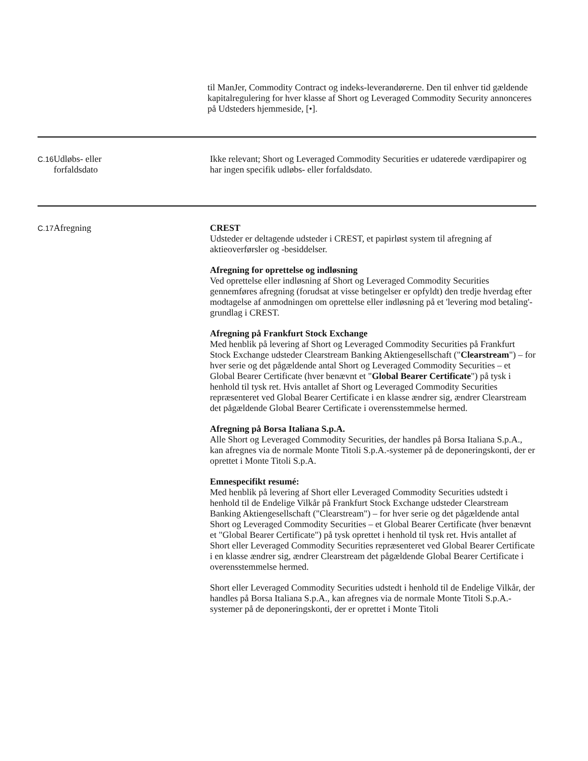til ManJer, Commodity Contract og indeks-leverandørerne. Den til enhver tid gældende kapitalregulering for hver klasse af Short og Leveraged Commodity Security annonceres på Udsteders hjemmeside, [•].
| C.16 | Udløbs- eller forfaldsdato | Ikke relevant; Short og Leveraged Commodity Securities er udaterede værdipapirer og har ingen specifik udløbs- eller forfaldsdato. |
| C.17 | Afregning | CREST Udsteder er deltagende udsteder i CREST, et papirløst system til afregning af aktieoverførsler og -besiddelser. Afregning for oprettelse og indløsning Ved oprettelse eller indløsning af Short og Leveraged Commodity Securities gennemføres afregning (forudsat at visse betingelser er opfyldt) den tredje hverdag efter modtagelse af anmodningen om oprettelse eller indløsning på et 'levering mod betaling'-grundlag i CREST. Afregning på Frankfurt Stock Exchange Med henblik på levering af Short og Leveraged Commodity Securities på Frankfurt Stock Exchange udsteder Clearstream Banking Aktiengesellschaft (" Clearstream ") – for hver serie og det pågældende antal Short og Leveraged Commodity Securities – et Global Bearer Certificate (hver benævnt et " Global Bearer Certificate ") på tysk i henhold til tysk ret. Hvis antallet af Short og Leveraged Commodity Securities repræsenteret ved Global Bearer Certificate i en klasse ændrer sig, ændrer Clearstream det pågældende Global Bearer Certificate i overensstemmelse hermed. Afregning på Borsa Italiana S.p.A. Alle Short og Leveraged Commodity Securities, der handles på Borsa Italiana S.p.A., kan afregnes via de normale Monte Titoli S.p.A.-systemer på de deponeringskonti, der er oprettet i Monte Titoli S.p.A. Emnespecifikt resumé: Med henblik på levering af Short eller Leveraged Commodity Securities udstedt i henhold til de Endelige Vilkår på Frankfurt Stock Exchange udsteder Clearstream Banking Aktiengesellschaft ("Clearstream") – for hver serie og det pågældende antal Short og Leveraged Commodity Securities – et Global Bearer Certificate (hver benævnt et "Global Bearer Certificate") på tysk oprettet i henhold til tysk ret. Hvis antallet af Short eller Leveraged Commodity Securities repræsenteret ved Global Bearer Certificate i en klasse ændrer sig, ændrer Clearstream det pågældende Global Bearer Certificate i overensstemmelse hermed. Short eller Leveraged Commodity Securities udstedt i henhold til de Endelige Vilkår, der handles på Borsa Italiana S.p.A., kan afregnes via de normale Monte Titoli S.p.A.-systemer på de deponeringskonti, der er oprettet i Monte Titoli |